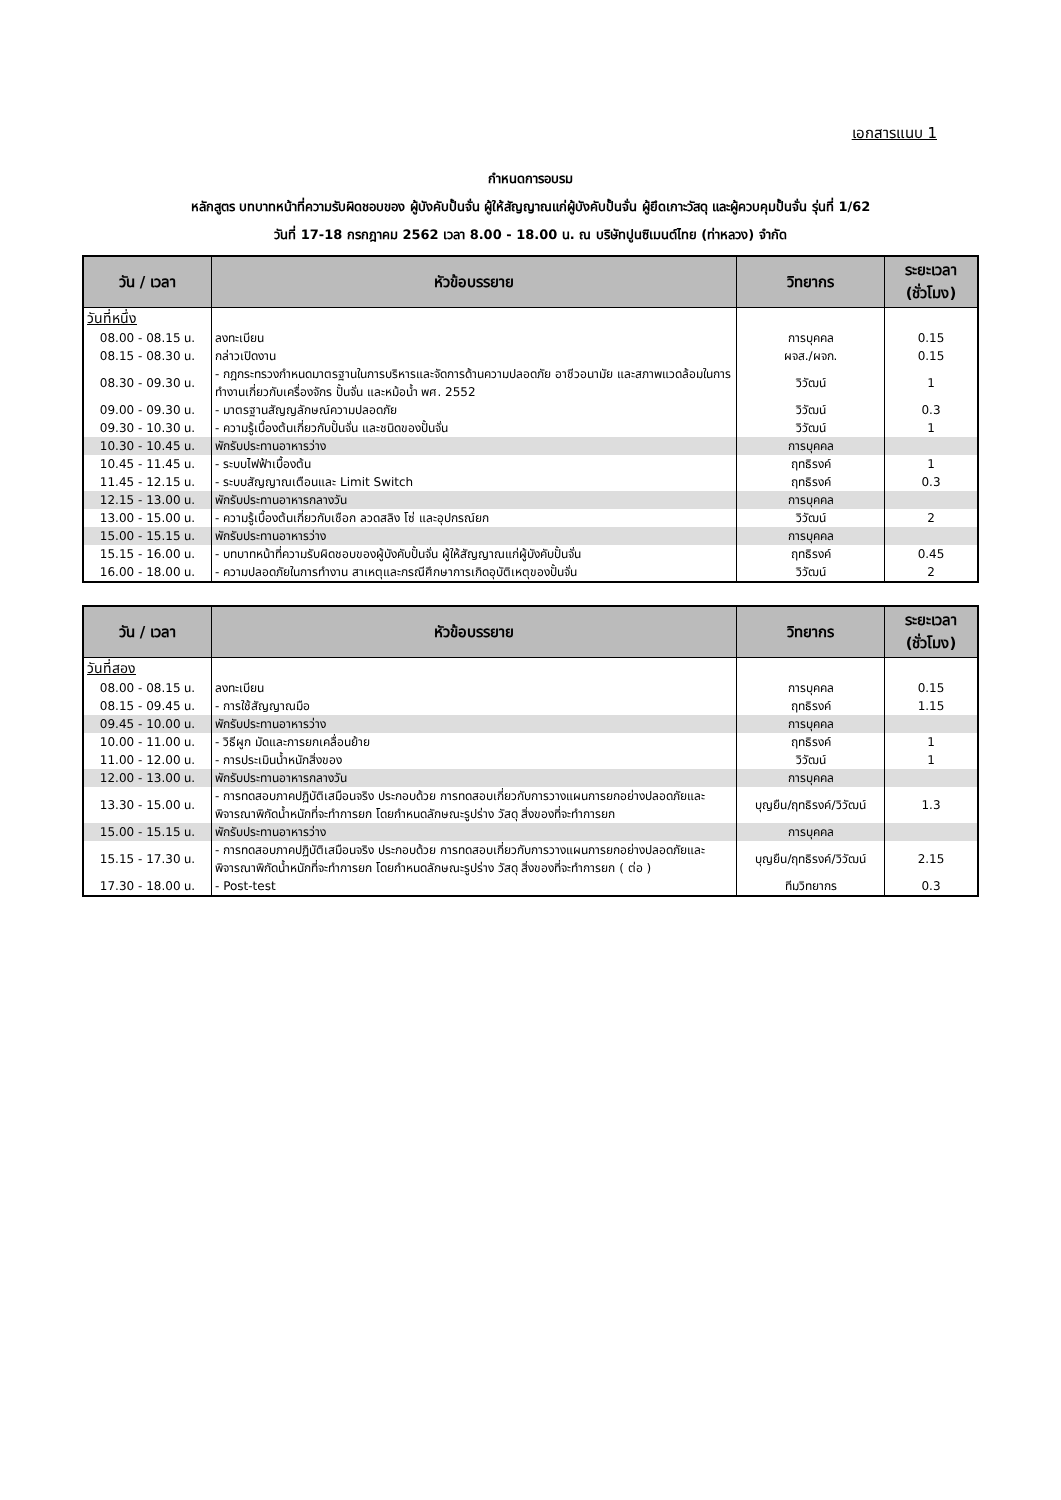เอกสารแนบ 1
กำหนดการอบรม
หลักสูตร บทบาทหน้าที่ความรับผิดชอบของ ผู้บังคับปั้นจั่น ผู้ให้สัญญาณแก่ผู้บังคับปั้นจั่น ผู้ยึดเกาะวัสดุ และผู้ควบคุมปั้นจั่น รุ่นที่ 1/62
วันที่ 17-18 กรกฎาคม 2562 เวลา 8.00 - 18.00 น. ณ บริษัทปูนซิเมนต์ไทย (ท่าหลวง) จำกัด
| วัน / เวลา | หัวข้อบรรยาย | วิทยากร | ระยะเวลา (ชั่วโมง) |
| --- | --- | --- | --- |
| วันที่หนึ่ง | | | |
| 08.00 - 08.15 น. | ลงทะเบียน | การบุคคล | 0.15 |
| 08.15 - 08.30 น. | กล่าวเปิดงาน | ผจส./ผจก. | 0.15 |
| 08.30 - 09.30 น. | - กฎกระทรวงกำหนดมาตรฐานในการบริหารและจัดการด้านความปลอดภัย อาชีวอนามัย และสภาพแวดล้อมในการทำงานเกี่ยวกับเครื่องจักร ปั้นจั่น และหม้อน้ำ พศ. 2552 | วิวัฒน์ | 1 |
| 09.00 - 09.30 น. | - มาตรฐานสัญญลักษณ์ความปลอดภัย | วิวัฒน์ | 0.3 |
| 09.30 - 10.30 น. | - ความรู้เบื้องต้นเกี่ยวกับปั้นจั่น และชนิดของปั้นจั่น | วิวัฒน์ | 1 |
| 10.30 - 10.45 น. | พักรับประทานอาหารว่าง | การบุคคล | |
| 10.45 - 11.45 น. | - ระบบไฟฟ้าเบื้องต้น | ฤทธิรงค์ | 1 |
| 11.45 - 12.15 น. | - ระบบสัญญาณเตือนและ Limit Switch | ฤทธิรงค์ | 0.3 |
| 12.15 - 13.00 น. | พักรับประทานอาหารกลางวัน | การบุคคล | |
| 13.00 - 15.00 น. | - ความรู้เบื้องต้นเกี่ยวกับเชือก ลวดสลิง โซ่ และอุปกรณ์ยก | วิวัฒน์ | 2 |
| 15.00 - 15.15 น. | พักรับประทานอาหารว่าง | การบุคคล | |
| 15.15 - 16.00 น. | - บทบาทหน้าที่ความรับผิดชอบของผู้บังคับปั้นจั่น ผู้ให้สัญญาณแก่ผู้บังคับปั้นจั่น | ฤทธิรงค์ | 0.45 |
| 16.00 - 18.00 น. | - ความปลอดภัยในการทำงาน สาเหตุและกรณีศึกษาการเกิดอุบัติเหตุของปั้นจั่น | วิวัฒน์ | 2 |
| วัน / เวลา | หัวข้อบรรยาย | วิทยากร | ระยะเวลา (ชั่วโมง) |
| --- | --- | --- | --- |
| วันที่สอง | | | |
| 08.00 - 08.15 น. | ลงทะเบียน | การบุคคล | 0.15 |
| 08.15 - 09.45 น. | - การใช้สัญญาณมือ | ฤทธิรงค์ | 1.15 |
| 09.45 - 10.00 น. | พักรับประทานอาหารว่าง | การบุคคล | |
| 10.00 - 11.00 น. | - วิธีผูก มัดและการยกเคลื่อนย้าย | ฤทธิรงค์ | 1 |
| 11.00 - 12.00 น. | - การประเมินน้ำหนักสิ่งของ | วิวัฒน์ | 1 |
| 12.00 - 13.00 น. | พักรับประทานอาหารกลางวัน | การบุคคล | |
| 13.30 - 15.00 น. | - การทดสอบภาคปฏิบัติเสมือนจริง ประกอบด้วย การทดสอบเกี่ยวกับการวางแผนการยกอย่างปลอดภัยและพิจารณาพิกัดน้ำหนักที่จะทำการยก โดยกำหนดลักษณะรูปร่าง วัสดุ สิ่งของที่จะทำการยก | บุญยืน/ฤทธิรงค์/วิวัฒน์ | 1.3 |
| 15.00 - 15.15 น. | พักรับประทานอาหารว่าง | การบุคคล | |
| 15.15 - 17.30 น. | - การทดสอบภาคปฏิบัติเสมือนจริง ประกอบด้วย การทดสอบเกี่ยวกับการวางแผนการยกอย่างปลอดภัยและพิจารณาพิกัดน้ำหนักที่จะทำการยก โดยกำหนดลักษณะรูปร่าง วัสดุ สิ่งของที่จะทำการยก ( ต่อ ) | บุญยืน/ฤทธิรงค์/วิวัฒน์ | 2.15 |
| 17.30 - 18.00 น. | - Post-test | ทีมวิทยากร | 0.3 |